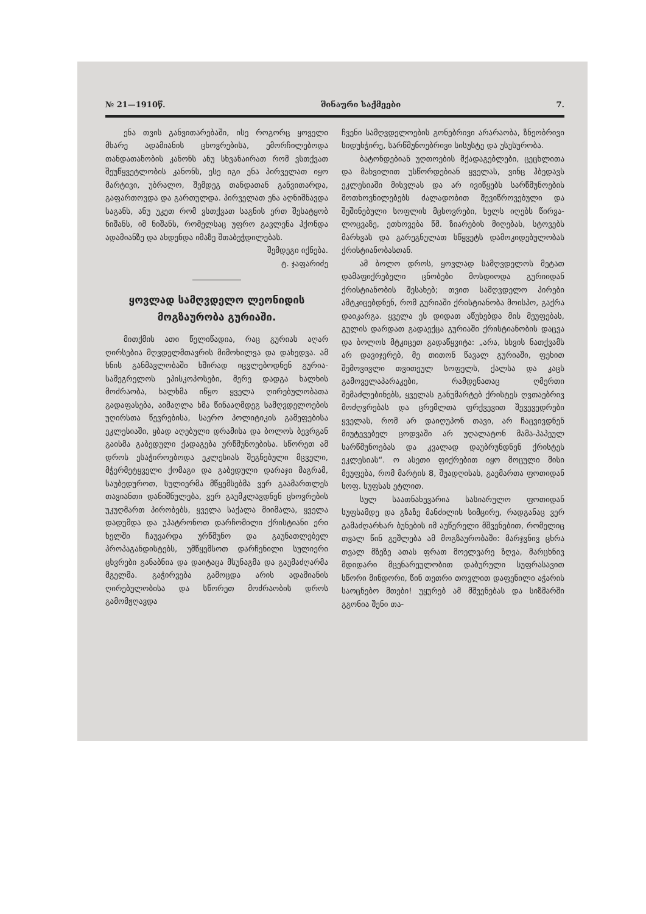№ 21—1910წ. შინაური საქმეები 7.
ენა თვის განვითარებაში, ისე როგორც ყოველი მხარე ადამიანის ცხოვრებისა, ემორჩილებოდა თანდათანობის კანონს ანუ სხვანაირათ რომ ვსთქვათ შეუწყვეტლობის კანონს, ესე იგი ენა პირველათ იყო მარტივი, უბრალო, შემდეგ თანდათან განვითარდა, გაფართოვდა და გართულდა. პირველათ ენა აღნიშნავდა საგანს, ანუ უკეთ რომ ვსთქვათ საგნის ერთ შესატყობ ნიშანს, იმ ნიშანს, რომელსაც უფრო გავლენა ჰქონდა ადამიანზე და ახდენდა იმაზე შთაბეჭდილებას.
შემდეგი იქნება.
ტ. ჯაფარიძე
ყოვლად სამღვდელო ლეონიდის მოგზაურობა გურიაში.
მითქმის ათი წელიწადია, რაც გურიას აღარ ღირსებია მღვდელმთავრის მიმოხილვა და დახედვა. ამ ხნის განმავლობაში ხშირად იცვლებოდნენ გურია-სამეგრელოს ეპისკოპოსები, მერე დადგა ხალხის მოძრაობა, ხალხმა იწყო ყველა ღირებულობათა გადაფასება, აიმაღლა ხმა წინააღმდეგ სამღვდელოების უღირსთა წევრებისა, საერო პოლიტიკის გამეფებისა ეკლესიაში, ყბად აღებული დრამისა და ბოლოს ბევრგან გაისმა გაბედული ქადაგება ურწმუნოებისა. სწორეთ ამ დროს ესაჭიროებოდა ეკლესიას შეგნებული მცველი, მჭერმეტყველი ქომაგი და გაბედული დარაჯი მაგრამ, საუბედუროთ, სულიერმა მწყემსებმა ვერ გაამართლეს თავიანთი დანიშნულება, ვერ გაუმკლავდნენ ცხოვრების უკუღმართ პირობებს, ყველა საქალა მიიმალა, ყველა დადუმდა და უპატრონოთ დარჩომილი ქრისტიანი ერი ხელში ჩაუვარდა ურწმუნო და გაუნათლებელ პროპაგანდისტებს, უმწყემსოთ დარჩენილი სულიერი ცხვრები განაბნია და დაიტაცა მსუნაგმა და გაუმაძღარმა მგელმა. გაჭირვება გამოცდა არის ადამიანის ღირებულობისა და სწორეთ მოძრაობის დროს გამომჟღავდა
ჩვენი სამღვდელოების გონებრივი არარაობა, ზნეობრივი სიდუხჭირე, სარწმუნოებრივი სისუსტე და უსუსურობა.
ბატონდებიან უღთოების მქადაგებლები, ცეცხლითა და მახვილით უსწორდებიან ყველას, ვინც ჰბედავს ეკლესიაში მისვლას და არ ივიწყებს სარწმუნოების მოთხოვნილებებს ძალადობით შევიწროვებული და შეშინებული სოფლის მცხოვრები, ხელს იღებს წირვა-ლოცვაზე, ეთხოვება წმ. ზიარების მიღებას, სტოვებს მარხვას და გარეგნულათ სწყვეტს დამოკიდებულობას ქრისტიანობასთან.
ამ ბოლო დროს, ყოვლად სამღვდელოს მეტათ დამაფიქრებელი ცნობები მოსდიოდა გურიიდან ქრისტიანობის შესახებ; თვით სამღვდელო პირები ამტკიცებდნენ, რომ გურიაში ქრისტიანობა მოისპო, გაქრა დაიკარგა. ყველა ეს დიდათ აწუხებდა მის მეუფებას, გულის დარდათ გადაექცა გურიაში ქრისტიანობის დაცვა და ბოლოს მტკიცეთ გადაწყვიტა: „არა, სხვის ნათქვამს არ დავიჯერებ, მე თითონ წავალ გურიაში, ფეხით შემოვივლი თვითეულ სოფელს, ქალსა და კაცს გამოველაპარაკები, რამდენათაც ღმერთი შემაძლებინებს, ყველას განუმარტებ ქრისტეს ღვთაებრივ მოძღვრებას და ცრემლთა ფრქვევით შევევედრები ყველას, რომ არ დაიღუპონ თავი, არ ჩაცვივდნენ მიუტევებელ ცოდვაში არ უღალატონ მამა-პაპეულ სარწმუნოებას და კვალად დაუბრუნდნენ ქრისტეს ეკლესიას“. ო ასეთი ფიქრებით იყო მოცული მისი მეუფება, რომ მარტის 8, შუადღისას, გაემართა ფოთიდან სოფ. სუფსას ეტლით.
სულ საათნახევარია სასიარულო ფოთიდან სუფსამდე და გზაზე მანძილის სიმცირე, რადგანაც ვერ გამაძღარხარ ბუნების იმ აუწერელი მშვენებით, რომელიც თვალ წინ გეშლება ამ მოგზაურობაში: მარჯვნივ ცხრა თვალ მზეზე ათას ფრათ მოელვარე ზღვა, მარცხნივ მდიდარი მცენარეულობით დაბურული სუფრასავით სწორი მინდორი, წინ თეთრი თოვლით დაფენილი აჭარის საოცნებო მთები! უყურებ ამ მშვენებას და სიზმარში გგონია შენი თა-